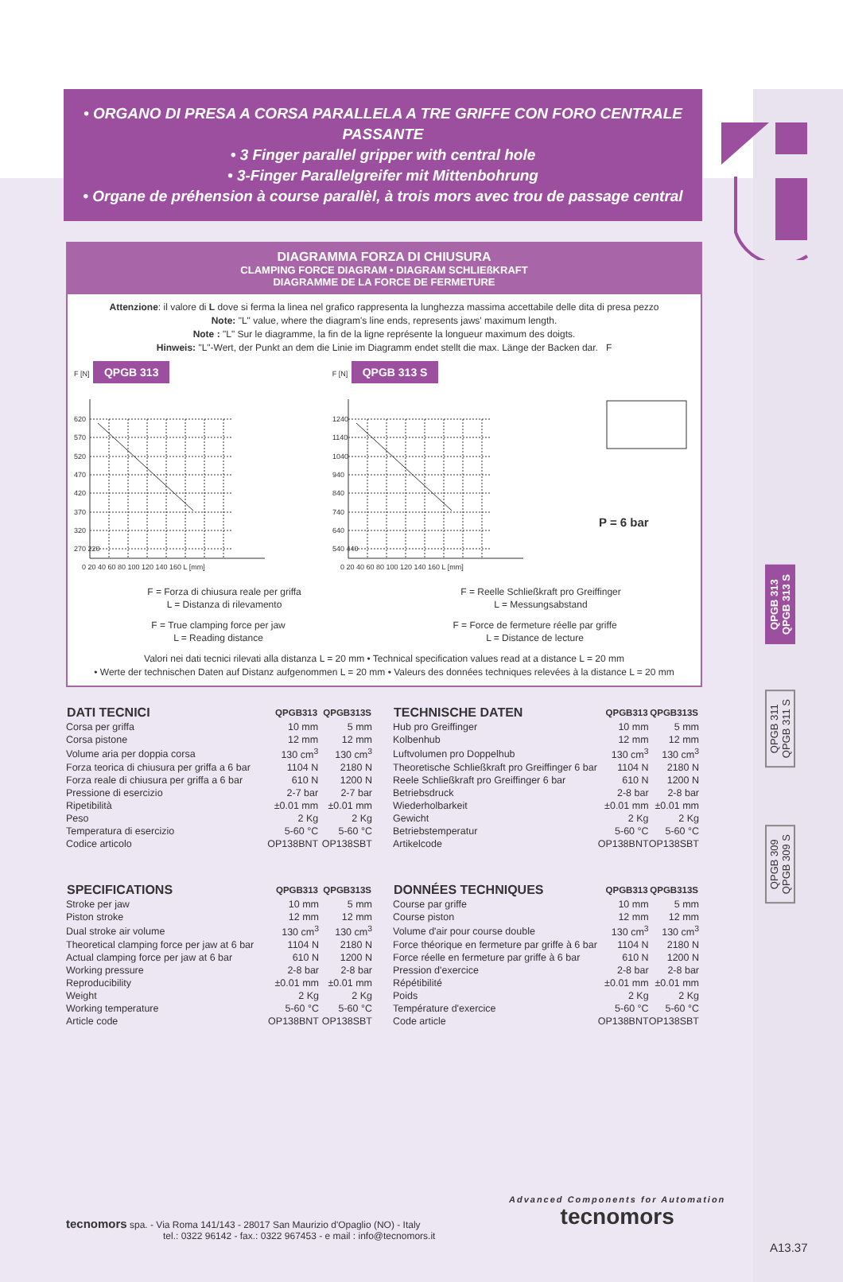QPGB 313
QPGB 313 S
QPGB 311
QPGB 311 S
QPGB 309
QPGB 309 S
• ORGANO DI PRESA A CORSA PARALLELA A TRE GRIFFE CON FORO CENTRALE PASSANTE
• 3 Finger parallel gripper with central hole
• 3-Finger Parallelgreifer mit Mittenbohrung
• Organe de préhension à course parallèl, à trois mors avec trou de passage central
DIAGRAMMA FORZA DI CHIUSURA
CLAMPING FORCE DIAGRAM • DIAGRAM SCHLIEßKRAFT
DIAGRAMME DE LA FORCE DE FERMETURE
Attenzione: il valore di L dove si ferma la linea nel grafico rappresenta la lunghezza massima accettabile delle dita di presa pezzo
Note: "L" value, where the diagram's line ends, represents jaws' maximum length.
Note : "L" Sur le diagramme, la fin de la ligne représente la longueur maximum des doigts.
Hinweis: "L"-Wert, der Punkt an dem die Linie im Diagramm endet stellt die max. Länge der Backen dar. F
F [N] QPGB 313
620
570
520
470
420
370
320
270 220
0 20 40 60 80 100 120 140 160 L [mm]
F [N] QPGB 313 S
1240
1140
1040
940
840
740
640
540 440
0 20 40 60 80 100 120 140 160 L [mm]
P = 6 bar
F = Forza di chiusura reale per griffa
L = Distanza di rilevamento
F = Reelle Schließkraft pro Greiffinger
L = Messungsabstand
F = True clamping force per jaw
L = Reading distance
F = Force de fermeture réelle par griffe
L = Distance de lecture
Valori nei dati tecnici rilevati alla distanza L = 20 mm • Technical specification values read at a distance L = 20 mm
• Werte der technischen Daten auf Distanz aufgenommen L = 20 mm • Valeurs des données techniques relevées à la distance L = 20 mm
| DATI TECNICI | QPGB313 | QPGB313S |
| --- | --- | --- |
| Corsa per griffa | 10 mm | 5 mm |
| Corsa pistone | 12 mm | 12 mm |
| Volume aria per doppia corsa | 130 cm<sup>3</sup> | 130 cm<sup>3</sup> |
| Forza teorica di chiusura per griffa a 6 bar | 1104 N | 2180 N |
| Forza reale di chiusura per griffa a 6 bar | 610 N | 1200 N |
| Pressione di esercizio | 2-7 bar | 2-7 bar |
| Ripetibilità | ±0.01 mm | ±0.01 mm |
| Peso | 2 Kg | 2 Kg |
| Temperatura di esercizio | 5-60 °C | 5-60 °C |
| Codice articolo | OP138BNT | OP138SBT |
| TECHNISCHE DATEN | QPGB313 | QPGB313S |
| --- | --- | --- |
| Hub pro Greiffinger | 10 mm | 5 mm |
| Kolbenhub | 12 mm | 12 mm |
| Luftvolumen pro Doppelhub | 130 cm<sup>3</sup> | 130 cm<sup>3</sup> |
| Theoretische Schließkraft pro Greiffinger 6 bar | 1104 N | 2180 N |
| Reele Schließkraft pro Greiffinger 6 bar | 610 N | 1200 N |
| Betriebsdruck | 2-8 bar | 2-8 bar |
| Wiederholbarkeit | ±0.01 mm | ±0.01 mm |
| Gewicht | 2 Kg | 2 Kg |
| Betriebstemperatur | 5-60 °C | 5-60 °C |
| Artikelcode | OP138BNT | OP138SBT |
| SPECIFICATIONS | QPGB313 | QPGB313S |
| --- | --- | --- |
| Stroke per jaw | 10 mm | 5 mm |
| Piston stroke | 12 mm | 12 mm |
| Dual stroke air volume | 130 cm<sup>3</sup> | 130 cm<sup>3</sup> |
| Theoretical clamping force per jaw at 6 bar | 1104 N | 2180 N |
| Actual clamping force per jaw at 6 bar | 610 N | 1200 N |
| Working pressure | 2-8 bar | 2-8 bar |
| Reproducibility | ±0.01 mm | ±0.01 mm |
| Weight | 2 Kg | 2 Kg |
| Working temperature | 5-60 °C | 5-60 °C |
| Article code | OP138BNT | OP138SBT |
| DONNÉES TECHNIQUES | QPGB313 | QPGB313S |
| --- | --- | --- |
| Course par griffe | 10 mm | 5 mm |
| Course piston | 12 mm | 12 mm |
| Volume d'air pour course double | 130 cm<sup>3</sup> | 130 cm<sup>3</sup> |
| Force théorique en fermeture par griffe à 6 bar | 1104 N | 2180 N |
| Force réelle en fermeture par griffe à 6 bar | 610 N | 1200 N |
| Pression d'exercice | 2-8 bar | 2-8 bar |
| Répétibilité | ±0.01 mm | ±0.01 mm |
| Poids | 2 Kg | 2 Kg |
| Température d'exercice | 5-60 °C | 5-60 °C |
| Code article | OP138BNT | OP138SBT |
tecnomors spa. - Via Roma 141/143 - 28017 San Maurizio d'Opaglio (NO) - Italy
tel.: 0322 96142 - fax.: 0322 967453 - e mail : info@tecnomors.it
Advanced Components for Automation
tecnomors
A13.37